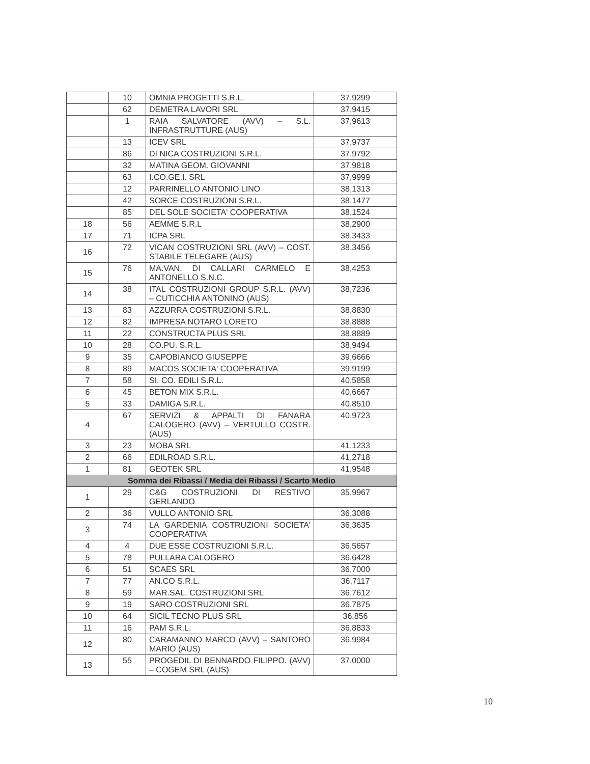| | 10 | OMNIA PROGETTI S.R.L. | 37,9299 |
| | 62 | DEMETRA LAVORI SRL | 37,9415 |
| | 1 | RAIA SALVATORE (AVV) – S.L. INFRASTRUTTURE (AUS) | 37,9613 |
| | 13 | ICEV SRL | 37,9737 |
| | 86 | DI NICA COSTRUZIONI S.R.L. | 37,9792 |
| | 32 | MATINA GEOM. GIOVANNI | 37,9818 |
| | 63 | I.CO.GE.I. SRL | 37,9999 |
| | 12 | PARRINELLO ANTONIO LINO | 38,1313 |
| | 42 | SORCE COSTRUZIONI S.R.L. | 38,1477 |
| | 85 | DEL SOLE SOCIETA' COOPERATIVA | 38,1524 |
| 18 | 56 | AEMME S.R.L | 38,2900 |
| 17 | 71 | ICPA SRL | 38,3433 |
| 16 | 72 | VICAN COSTRUZIONI SRL (AVV) – COST. STABILE TELEGARE (AUS) | 38,3456 |
| 15 | 76 | MA.VAN. DI CALLARI CARMELO E ANTONELLO S.N.C. | 38,4253 |
| 14 | 38 | ITAL COSTRUZIONI GROUP S.R.L. (AVV) – CUTICCHIA ANTONINO (AUS) | 38,7236 |
| 13 | 83 | AZZURRA COSTRUZIONI S.R.L. | 38,8830 |
| 12 | 82 | IMPRESA NOTARO LORETO | 38,8888 |
| 11 | 22 | CONSTRUCTA PLUS SRL | 38,8889 |
| 10 | 28 | CO.PU. S.R.L. | 38,9494 |
| 9 | 35 | CAPOBIANCO GIUSEPPE | 39,6666 |
| 8 | 89 | MACOS SOCIETA' COOPERATIVA | 39,9199 |
| 7 | 58 | SI. CO. EDILI S.R.L. | 40,5858 |
| 6 | 45 | BETON MIX S.R.L. | 40,6667 |
| 5 | 33 | DAMIGA S.R.L. | 40,8510 |
| 4 | 67 | SERVIZI & APPALTI DI FANARA CALOGERO (AVV) – VERTULLO COSTR. (AUS) | 40,9723 |
| 3 | 23 | MOBA SRL | 41,1233 |
| 2 | 66 | EDILROAD S.R.L. | 41,2718 |
| 1 | 81 | GEOTEK SRL | 41,9548 |
| Somma dei Ribassi / Media dei Ribassi / Scarto Medio | | | |
| 1 | 29 | C&G COSTRUZIONI DI RESTIVO GERLANDO | 35,9967 |
| 2 | 36 | VULLO ANTONIO SRL | 36,3088 |
| 3 | 74 | LA GARDENIA COSTRUZIONI SOCIETA' COOPERATIVA | 36,3635 |
| 4 | 4 | DUE ESSE COSTRUZIONI S.R.L. | 36,5657 |
| 5 | 78 | PULLARA CALOGERO | 36,6428 |
| 6 | 51 | SCAES SRL | 36,7000 |
| 7 | 77 | AN.CO S.R.L. | 36,7117 |
| 8 | 59 | MAR.SAL. COSTRUZIONI SRL | 36,7612 |
| 9 | 19 | SARO COSTRUZIONI SRL | 36,7875 |
| 10 | 64 | SICIL TECNO PLUS SRL | 36,856 |
| 11 | 16 | PAM S.R.L. | 36,8833 |
| 12 | 80 | CARAMANNO MARCO (AVV) – SANTORO MARIO (AUS) | 36,9984 |
| 13 | 55 | PROGEDIL DI BENNARDO FILIPPO. (AVV) – COGEM SRL (AUS) | 37,0000 |
10